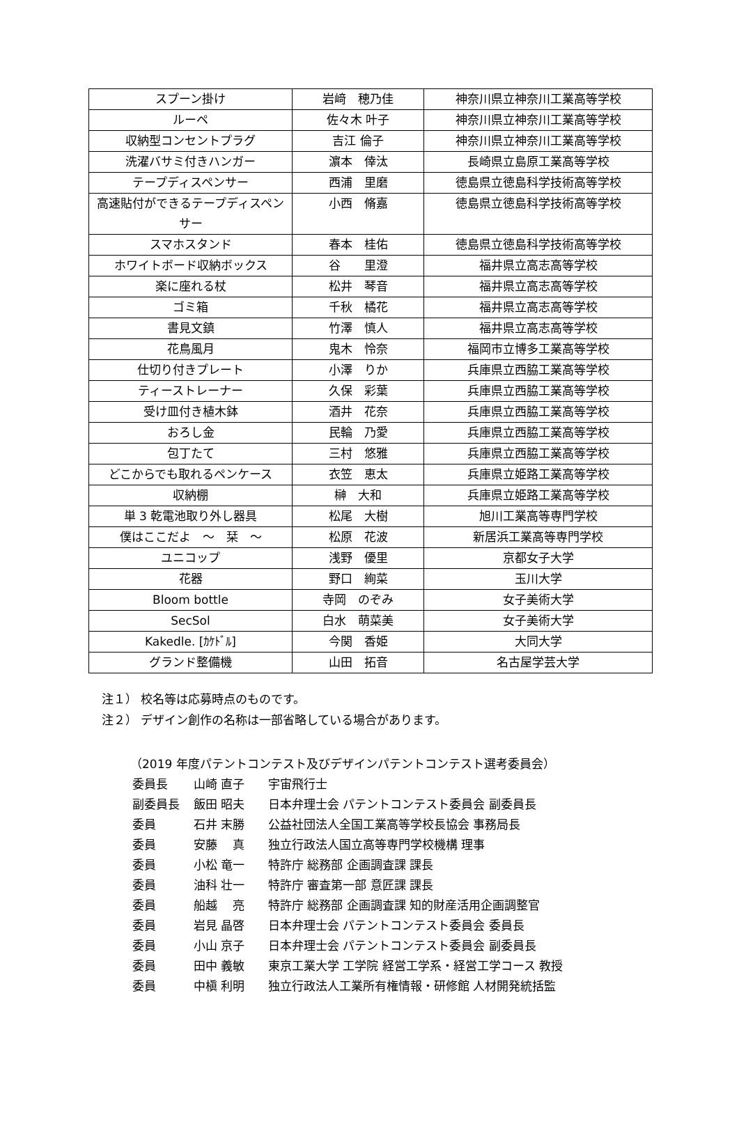| スプーン掛け | 岩﨑 穂乃佳 | 神奈川県立神奈川工業高等学校 |
| ルーペ | 佐々木 叶子 | 神奈川県立神奈川工業高等学校 |
| 収納型コンセントプラグ | 吉江 倫子 | 神奈川県立神奈川工業高等学校 |
| 洗濯バサミ付きハンガー | 濵本 倖汰 | 長崎県立島原工業高等学校 |
| テープディスペンサー | 西浦 里磨 | 徳島県立徳島科学技術高等学校 |
| 高速貼付ができるテープディスペンサー | 小西 脩嘉 | 徳島県立徳島科学技術高等学校 |
| スマホスタンド | 春本 桂佑 | 徳島県立徳島科学技術高等学校 |
| ホワイトボード収納ボックス | 谷 里澄 | 福井県立高志高等学校 |
| 楽に座れる杖 | 松井 琴音 | 福井県立高志高等学校 |
| ゴミ箱 | 千秋 橘花 | 福井県立高志高等学校 |
| 書見文鎮 | 竹澤 慎人 | 福井県立高志高等学校 |
| 花鳥風月 | 鬼木 怜奈 | 福岡市立博多工業高等学校 |
| 仕切り付きプレート | 小澤 りか | 兵庫県立西脇工業高等学校 |
| ティーストレーナー | 久保 彩葉 | 兵庫県立西脇工業高等学校 |
| 受け皿付き植木鉢 | 酒井 花奈 | 兵庫県立西脇工業高等学校 |
| おろし金 | 民輪 乃愛 | 兵庫県立西脇工業高等学校 |
| 包丁たて | 三村 悠雅 | 兵庫県立西脇工業高等学校 |
| どこからでも取れるペンケース | 衣笠 恵太 | 兵庫県立姫路工業高等学校 |
| 収納棚 | 榊 大和 | 兵庫県立姫路工業高等学校 |
| 単 3 乾電池取り外し器具 | 松尾 大樹 | 旭川工業高等専門学校 |
| 僕はここだよ ～ 栞 ～ | 松原 花波 | 新居浜工業高等専門学校 |
| ユニコップ | 浅野 優里 | 京都女子大学 |
| 花器 | 野口 絢菜 | 玉川大学 |
| Bloom bottle | 寺岡 のぞみ | 女子美術大学 |
| SecSol | 白水 萌菜美 | 女子美術大学 |
| Kakedle. [ｶｹﾄﾞﾙ] | 今関 香姫 | 大同大学 |
| グランド整備機 | 山田 拓音 | 名古屋学芸大学 |
注１） 校名等は応募時点のものです。
注２） デザイン創作の名称は一部省略している場合があります。
（2019 年度パテントコンテスト及びデザインパテントコンテスト選考委員会）
委員長 山崎 直子 宇宙飛行士
副委員長 飯田 昭夫 日本弁理士会 パテントコンテスト委員会 副委員長
委員 石井 末勝 公益社団法人全国工業高等学校長協会 事務局長
委員 安藤　 真 独立行政法人国立高等専門学校機構 理事
委員 小松 竜一 特許庁 総務部 企画調査課 課長
委員 油科 壮一 特許庁 審査第一部 意匠課 課長
委員 船越　 亮 特許庁 総務部 企画調査課 知的財産活用企画調整官
委員 岩見 晶啓 日本弁理士会 パテントコンテスト委員会 委員長
委員 小山 京子 日本弁理士会 パテントコンテスト委員会 副委員長
委員 田中 義敏 東京工業大学 工学院 経営工学系・経営工学コース 教授
委員 中槇 利明 独立行政法人工業所有権情報・研修館 人材開発統括監